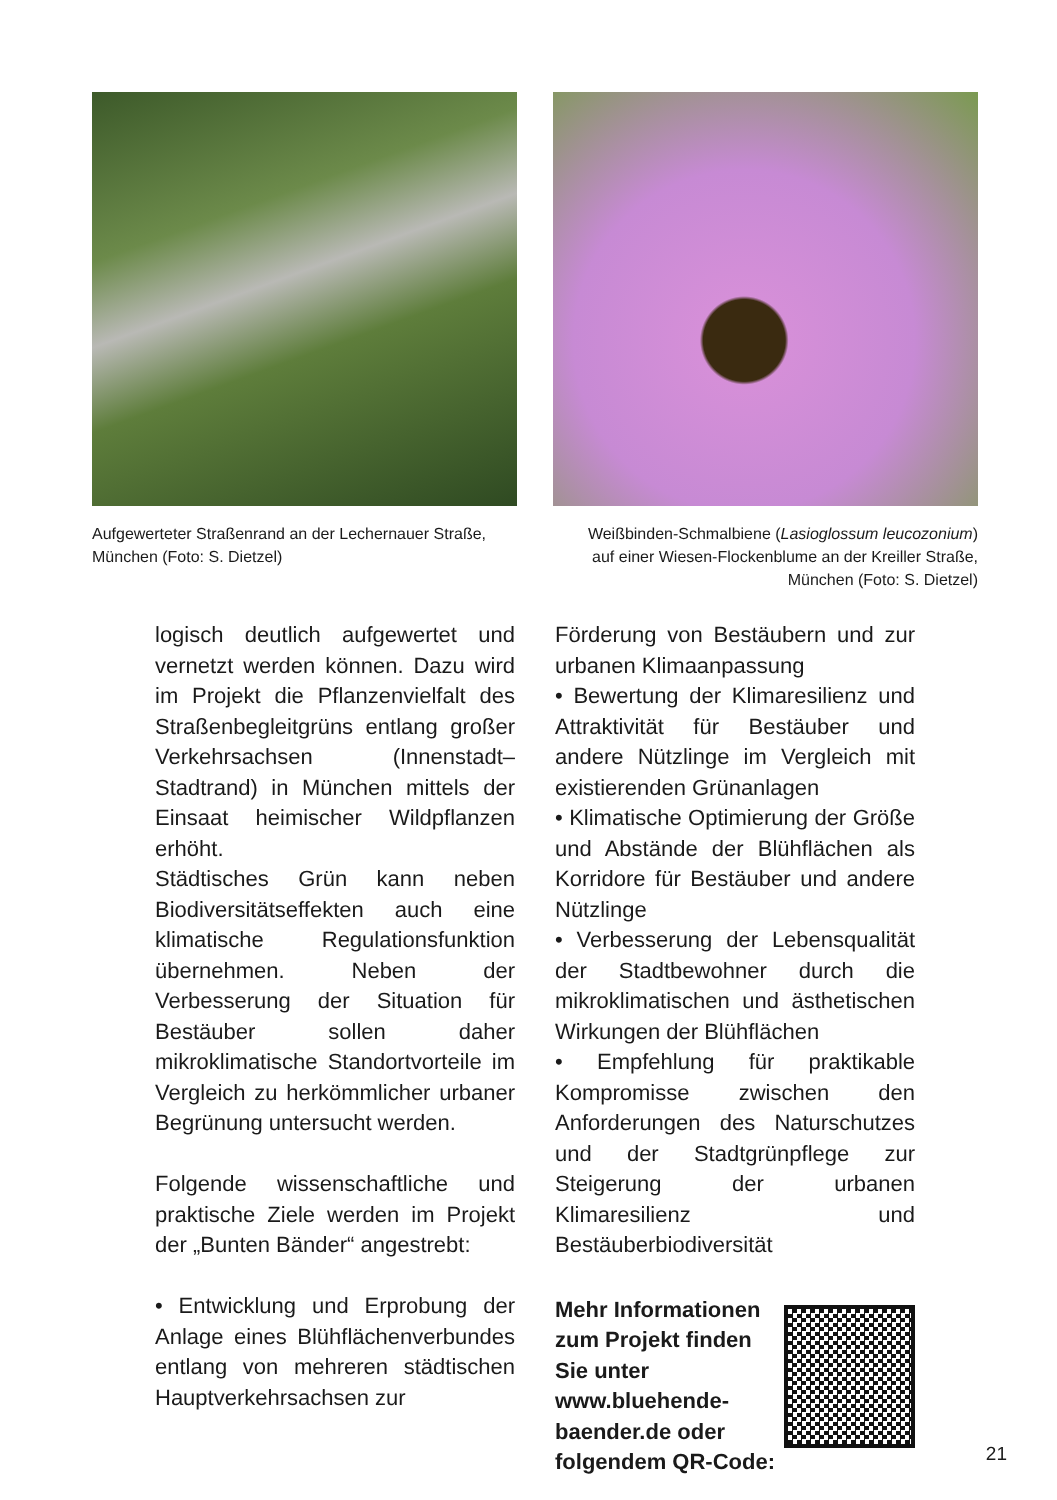Aufgewerteter Straßenrand an der Lechernauer Straße, München (Foto: S. Dietzel)
Weißbinden-Schmalbiene (Lasioglossum leucozonium) auf einer Wiesen-Flockenblume an der Kreiller Straße, München (Foto: S. Dietzel)
logisch deutlich aufgewertet und vernetzt werden können. Dazu wird im Projekt die Pflanzenvielfalt des Straßenbegleitgrüns entlang großer Verkehrsachsen (Innenstadt–Stadtrand) in München mittels der Einsaat heimischer Wildpflanzen erhöht.
Städtisches Grün kann neben Biodiversitätseffekten auch eine klimatische Regulationsfunktion übernehmen. Neben der Verbesserung der Situation für Bestäuber sollen daher mikroklimatische Standortvorteile im Vergleich zu herkömmlicher urbaner Begrünung untersucht werden.
Folgende wissenschaftliche und praktische Ziele werden im Projekt der „Bunten Bänder“ angestrebt:
• Entwicklung und Erprobung der Anlage eines Blühflächenverbundes entlang von mehreren städtischen Hauptverkehrsachsen zur
Förderung von Bestäubern und zur urbanen Klimaanpassung
• Bewertung der Klimaresilienz und Attraktivität für Bestäuber und andere Nützlinge im Vergleich mit existierenden Grünanlagen
• Klimatische Optimierung der Größe und Abstände der Blühflächen als Korridore für Bestäuber und andere Nützlinge
• Verbesserung der Lebensqualität der Stadtbewohner durch die mikroklimatischen und ästhetischen Wirkungen der Blühflächen
• Empfehlung für praktikable Kompromisse zwischen den Anforderungen des Naturschutzes und der Stadtgrünpflege zur Steigerung der urbanen Klimaresilienz und Bestäuberbiodiversität
Mehr Informationen zum Projekt finden Sie unter www.bluehende-baender.de oder folgendem QR-Code:
21